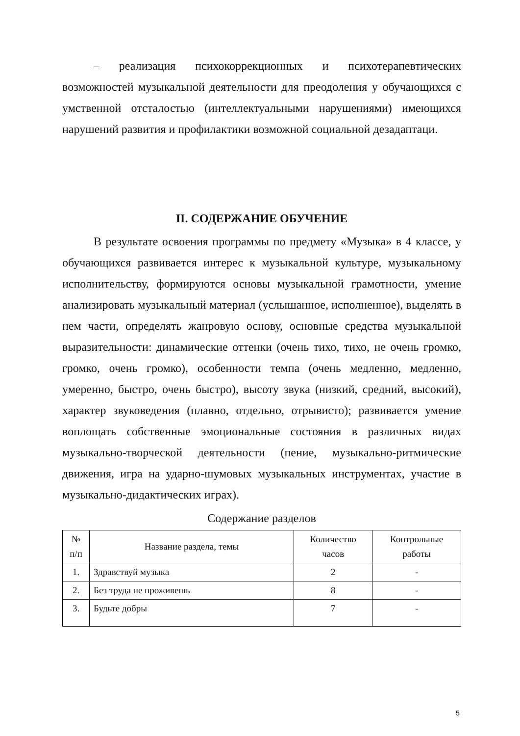– реализация психокоррекционных и психотерапевтических возможностей музыкальной деятельности для преодоления у обучающихся с умственной отсталостью (интеллектуальными нарушениями) имеющихся нарушений развития и профилактики возможной социальной дезадаптаци.
II. СОДЕРЖАНИЕ ОБУЧЕНИЕ
В результате освоения программы по предмету «Музыка» в 4 классе, у обучающихся развивается интерес к музыкальной культуре, музыкальному исполнительству, формируются основы музыкальной грамотности, умение анализировать музыкальный материал (услышанное, исполненное), выделять в нем части, определять жанровую основу, основные средства музыкальной выразительности: динамические оттенки (очень тихо, тихо, не очень громко, громко, очень громко), особенности темпа (очень медленно, медленно, умеренно, быстро, очень быстро), высоту звука (низкий, средний, высокий), характер звуковедения (плавно, отдельно, отрывисто); развивается умение воплощать собственные эмоциональные состояния в различных видах музыкально-творческой деятельности (пение, музыкально-ритмические движения, игра на ударно-шумовых музыкальных инструментах, участие в музыкально-дидактических играх).
Содержание разделов
| № п/п | Название раздела, темы | Количество часов | Контрольные работы |
| --- | --- | --- | --- |
| 1. | Здравствуй музыка | 2 | - |
| 2. | Без труда не проживешь | 8 | - |
| 3. | Будьте добры | 7 | - |
5